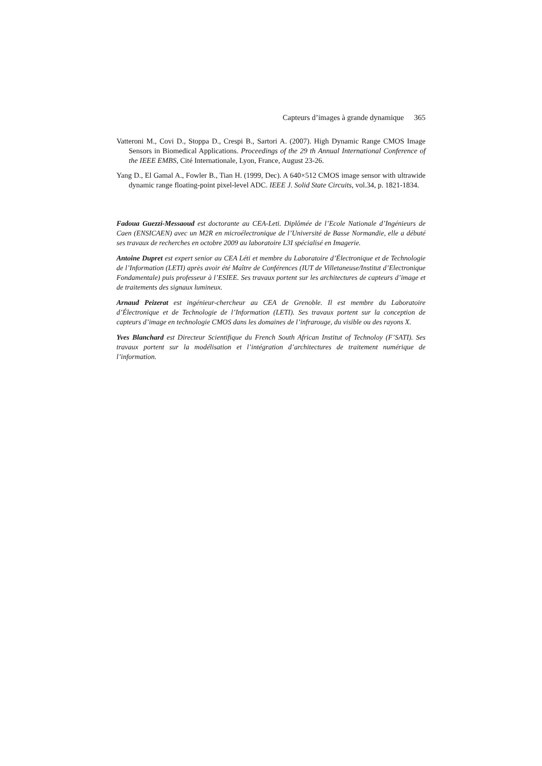Capteurs d’images à grande dynamique 365
Vatteroni M., Covi D., Stoppa D., Crespi B., Sartori A. (2007). High Dynamic Range CMOS Image Sensors in Biomedical Applications. Proceedings of the 29 th Annual International Conference of the IEEE EMBS, Cité Internationale, Lyon, France, August 23-26.
Yang D., El Gamal A., Fowler B., Tian H. (1999, Dec). A 640×512 CMOS image sensor with ultrawide dynamic range floating-point pixel-level ADC. IEEE J. Solid State Circuits, vol.34, p. 1821-1834.
Fadoua Guezzi-Messaoud est doctorante au CEA-Leti. Diplômée de l’Ecole Nationale d’Ingénieurs de Caen (ENSICAEN) avec un M2R en microélectronique de l’Université de Basse Normandie, elle a débuté ses travaux de recherches en octobre 2009 au laboratoire L3I spécialisé en Imagerie.
Antoine Dupret est expert senior au CEA Léti et membre du Laboratoire d’Électronique et de Technologie de l’Information (LETI) après avoir été Maître de Conférences (IUT de Villetaneuse/Institut d’Electronique Fondamentale) puis professeur à l’ESIEE. Ses travaux portent sur les architectures de capteurs d’image et de traitements des signaux lumineux.
Arnaud Peizerat est ingénieur-chercheur au CEA de Grenoble. Il est membre du Laboratoire d’Électronique et de Technologie de l’Information (LETI). Ses travaux portent sur la conception de capteurs d’image en technologie CMOS dans les domaines de l’infrarouge, du visible ou des rayons X.
Yves Blanchard est Directeur Scientifique du French South African Institut of Technoloy (F’SATI). Ses travaux portent sur la modélisation et l’intégration d’architectures de traitement numérique de l’information.